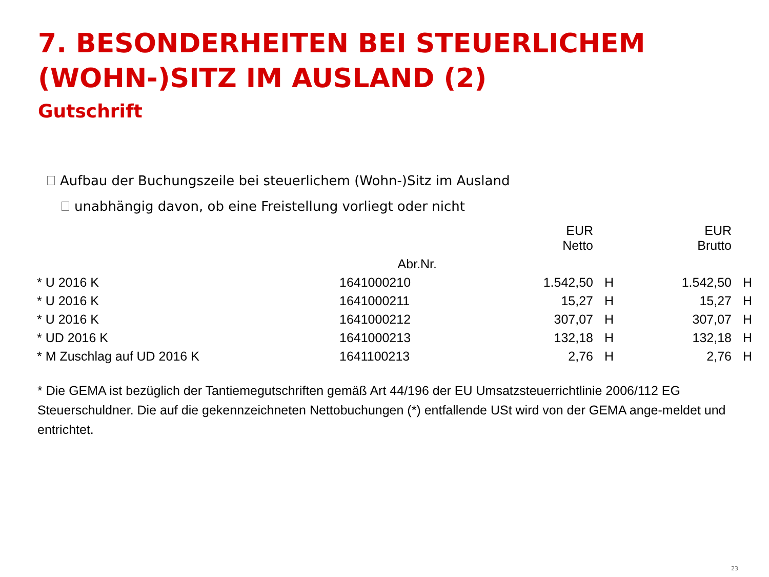7. BESONDERHEITEN BEI STEUERLICHEM (WOHN-)SITZ IM AUSLAND (2)
Gutschrift
Aufbau der Buchungszeile bei steuerlichem (Wohn-)Sitz im Ausland
unabhängig davon, ob eine Freistellung vorliegt oder nicht
| | | EUR Netto | | EUR Brutto | |
| --- | --- | --- | --- | --- | --- |
| | Abr.Nr. | | | | |
| * U 2016 K | 1641000210 | 1.542,50 | H | 1.542,50 | H |
| * U 2016 K | 1641000211 | 15,27 | H | 15,27 | H |
| * U 2016 K | 1641000212 | 307,07 | H | 307,07 | H |
| * UD 2016 K | 1641000213 | 132,18 | H | 132,18 | H |
| * M Zuschlag auf UD 2016 K | 1641100213 | 2,76 | H | 2,76 | H |
* Die GEMA ist bezüglich der Tantiemegutschriften gemäß Art 44/196 der EU Umsatzsteuerrichtlinie 2006/112 EG Steuerschuldner. Die auf die gekennzeichneten Nettobuchungen (*) entfallende USt wird von der GEMA ange-meldet und entrichtet.
23